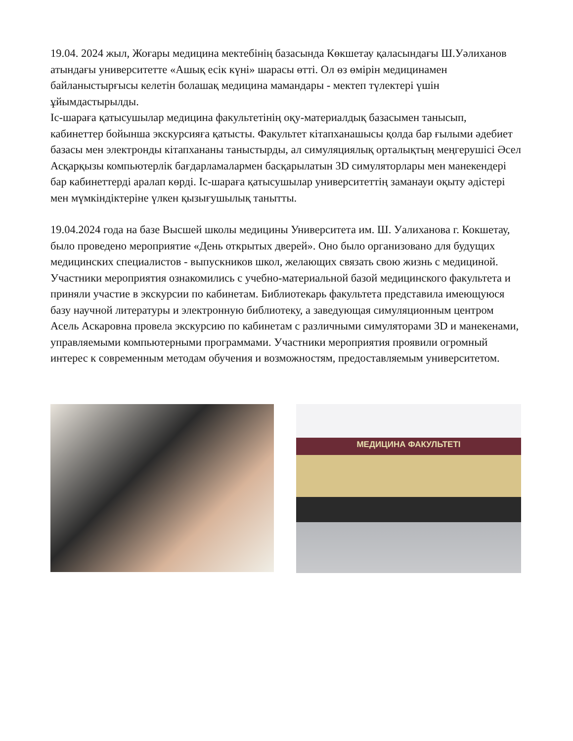19.04. 2024 жыл, Жоғары медицина мектебінің базасында Көкшетау қаласындағы Ш.Уәлиханов атындағы университетте «Ашық есік күні» шарасы өтті. Ол өз өмірін медицинамен байланыстырғысы келетін болашақ медицина мамандары - мектеп түлектері үшін ұйымдастырылды.
Іс-шараға қатысушылар медицина факультетінің оқу-материалдық базасымен танысып, кабинеттер бойынша экскурсияға қатысты. Факультет кітапханашысы қолда бар ғылыми әдебиет базасы мен электронды кітапхананы таныстырды, ал симуляциялық орталықтың меңгерушісі Әсел Асқарқызы компьютерлік бағдарламалармен басқарылатын 3D симуляторлары мен манекендері бар кабинеттерді аралап көрді. Іс-шараға қатысушылар университеттің заманауи оқыту әдістері мен мүмкіндіктеріне үлкен қызығушылық танытты.
19.04.2024 года на базе Высшей школы медицины Университета им. Ш. Уалиханова г. Кокшетау, было проведено мероприятие «День открытых дверей». Оно было организовано для будущих медицинских специалистов - выпускников школ, желающих связать свою жизнь с медициной.
Участники мероприятия ознакомились с учебно-материальной базой медицинского факультета и приняли участие в экскурсии по кабинетам. Библиотекарь факультета представила имеющуюся базу научной литературы и электронную библиотеку, а заведующая симуляционным центром Асель Аскаровна провела экскурсию по кабинетам с различными симуляторами 3D и манекенами, управляемыми компьютерными программами. Участники мероприятия проявили огромный интерес к современным методам обучения и возможностям, предоставляемым университетом.
МЕДИЦИНА ФАКУЛЬТЕТІ